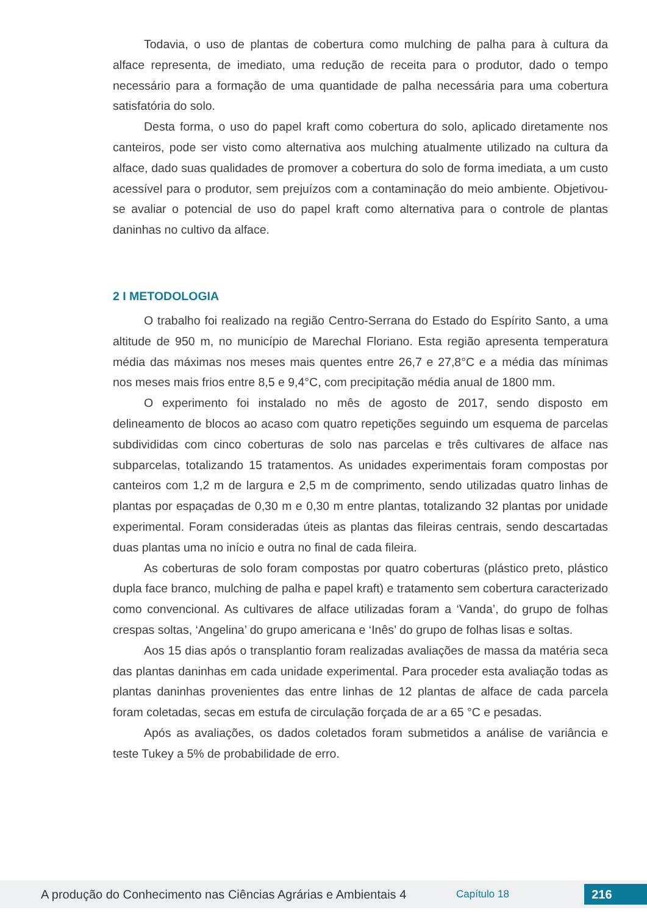Todavia, o uso de plantas de cobertura como mulching de palha para à cultura da alface representa, de imediato, uma redução de receita para o produtor, dado o tempo necessário para a formação de uma quantidade de palha necessária para uma cobertura satisfatória do solo.
Desta forma, o uso do papel kraft como cobertura do solo, aplicado diretamente nos canteiros, pode ser visto como alternativa aos mulching atualmente utilizado na cultura da alface, dado suas qualidades de promover a cobertura do solo de forma imediata, a um custo acessível para o produtor, sem prejuízos com a contaminação do meio ambiente. Objetivou-se avaliar o potencial de uso do papel kraft como alternativa para o controle de plantas daninhas no cultivo da alface.
2 I METODOLOGIA
O trabalho foi realizado na região Centro-Serrana do Estado do Espírito Santo, a uma altitude de 950 m, no município de Marechal Floriano. Esta região apresenta temperatura média das máximas nos meses mais quentes entre 26,7 e 27,8°C e a média das mínimas nos meses mais frios entre 8,5 e 9,4°C, com precipitação média anual de 1800 mm.
O experimento foi instalado no mês de agosto de 2017, sendo disposto em delineamento de blocos ao acaso com quatro repetições seguindo um esquema de parcelas subdivididas com cinco coberturas de solo nas parcelas e três cultivares de alface nas subparcelas, totalizando 15 tratamentos. As unidades experimentais foram compostas por canteiros com 1,2 m de largura e 2,5 m de comprimento, sendo utilizadas quatro linhas de plantas por espaçadas de 0,30 m e 0,30 m entre plantas, totalizando 32 plantas por unidade experimental. Foram consideradas úteis as plantas das fileiras centrais, sendo descartadas duas plantas uma no início e outra no final de cada fileira.
As coberturas de solo foram compostas por quatro coberturas (plástico preto, plástico dupla face branco, mulching de palha e papel kraft) e tratamento sem cobertura caracterizado como convencional. As cultivares de alface utilizadas foram a ‘Vanda’, do grupo de folhas crespas soltas, ‘Angelina’ do grupo americana e ‘Inês’ do grupo de folhas lisas e soltas.
Aos 15 dias após o transplantio foram realizadas avaliações de massa da matéria seca das plantas daninhas em cada unidade experimental. Para proceder esta avaliação todas as plantas daninhas provenientes das entre linhas de 12 plantas de alface de cada parcela foram coletadas, secas em estufa de circulação forçada de ar a 65 °C e pesadas.
Após as avaliações, os dados coletados foram submetidos a análise de variância e teste Tukey a 5% de probabilidade de erro.
A produção do Conhecimento nas Ciências Agrárias e Ambientais 4 Capítulo 18 216